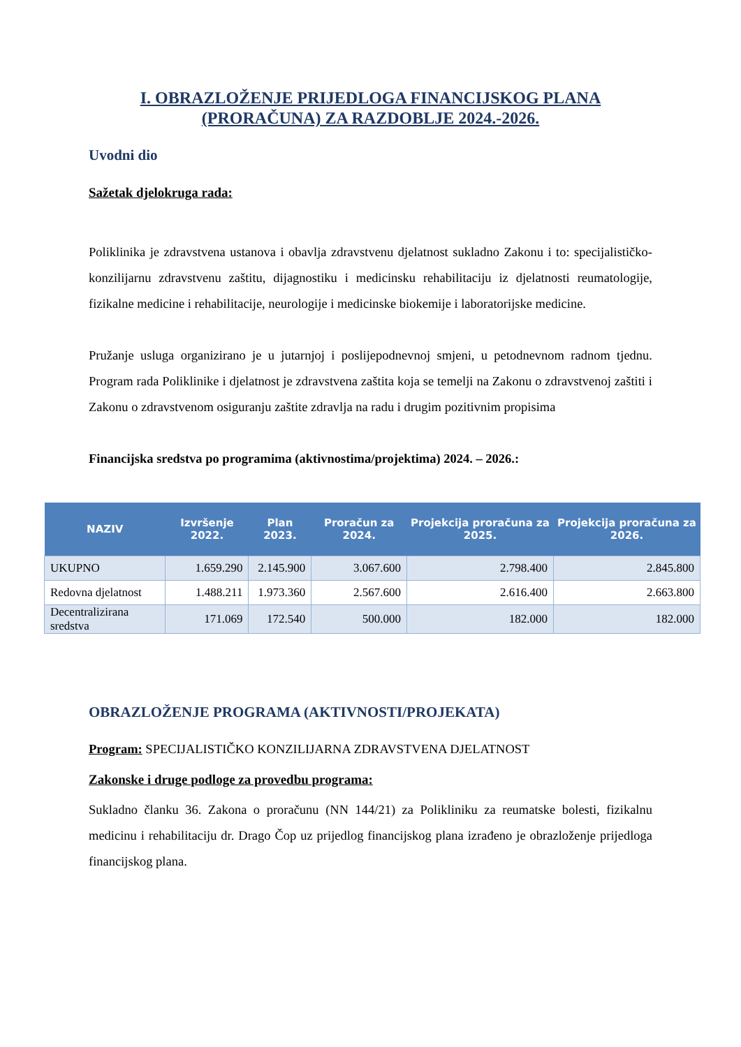I. OBRAZLOŽENJE PRIJEDLOGA FINANCIJSKOG PLANA
(PRORAČUNA) ZA RAZDOBLJE 2024.-2026.
Uvodni dio
Sažetak djelokruga rada:
Poliklinika je zdravstvena ustanova i obavlja zdravstvenu djelatnost sukladno Zakonu i to: specijalističko-konzilijarnu zdravstvenu zaštitu, dijagnostiku i medicinsku rehabilitaciju iz djelatnosti reumatologije, fizikalne medicine i rehabilitacije, neurologije i medicinske biokemije i laboratorijske medicine.
Pružanje usluga organizirano je u jutarnjoj i poslijepodnevnoj smjeni, u petodnevnom radnom tjednu. Program rada Poliklinike i djelatnost je zdravstvena zaštita koja se temelji na Zakonu o zdravstvenoj zaštiti i Zakonu o zdravstvenom osiguranju zaštite zdravlja na radu i drugim pozitivnim propisima
Financijska sredstva po programima (aktivnostima/projektima) 2024. – 2026.:
| NAZIV | Izvršenje 2022. | Plan 2023. | Proračun za 2024. | Projekcija proračuna za 2025. | Projekcija proračuna za 2026. |
| --- | --- | --- | --- | --- | --- |
| UKUPNO | 1.659.290 | 2.145.900 | 3.067.600 | 2.798.400 | 2.845.800 |
| Redovna djelatnost | 1.488.211 | 1.973.360 | 2.567.600 | 2.616.400 | 2.663.800 |
| Decentralizirana sredstva | 171.069 | 172.540 | 500.000 | 182.000 | 182.000 |
OBRAZLOŽENJE PROGRAMA (AKTIVNOSTI/PROJEKATA)
Program: SPECIJALISTIČKO KONZILIJARNA ZDRAVSTVENA DJELATNOST
Zakonske i druge podloge za provedbu programa:
Sukladno članku 36. Zakona o proračunu (NN 144/21) za Polikliniku za reumatske bolesti, fizikalnu medicinu i rehabilitaciju dr. Drago Čop uz prijedlog financijskog plana izrađeno je obrazloženje prijedloga financijskog plana.